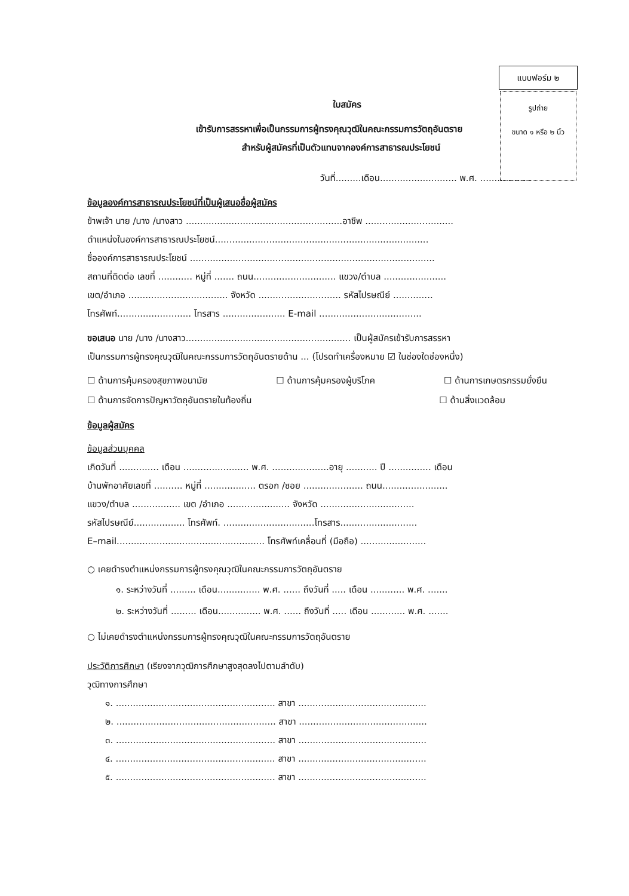แบบฟอร์ม ๒
รูปถ่าย
ขนาด ๑ หรือ ๒ นิ้ว
ใบสมัคร
เข้ารับการสรรหาเพื่อเป็นกรรมการผู้ทรงคุณวุฒิในคณะกรรมการวัตถุอันตราย
สำหรับผู้สมัครที่เป็นตัวแทนจากองค์การสาธารณประโยชน์
วันที่.........เดือน........................... พ.ศ. ..................
ข้อมูลองค์การสาธารณประโยชน์ที่เป็นผู้เสนอชื่อผู้สมัคร
ข้าพเจ้า นาย /นาง /นางสาว .......................................................อาชีพ ...............................
ตำแหน่งในองค์การสาธารณประโยชน์...........................................................................
ชื่อองค์การสาธารณประโยชน์ ......................................................................................
สถานที่ติดต่อ เลขที่ ............ หมู่ที่ ....... ถนน............................. แขวง/ตำบล ......................
เขต/อำเภอ ................................... จังหวัด ............................. รหัสไปรษณีย์ ..............
โทรศัพท์.......................... โทรสาร ...................... E-mail ....................................
ขอเสนอ นาย /นาง /นางสาว.......................................................... เป็นผู้สมัครเข้ารับการสรรหา
เป็นกรรมการผู้ทรงคุณวุฒิในคณะกรรมการวัตถุอันตรายด้าน ... (โปรดทำเครื่องหมาย ☑ ในช่องใดช่องหนึ่ง)
☐ ด้านการคุ้มครองสุขภาพอนามัย ☐ ด้านการคุ้มครองผู้บริโภค ☐ ด้านการเกษตรกรรมยั่งยืน
☐ ด้านการจัดการปัญหาวัตถุอันตรายในท้องถิ่น ☐ ด้านสิ่งแวดล้อม
ข้อมูลผู้สมัคร
ข้อมูลส่วนบุคคล
เกิดวันที่ .............. เดือน ....................... พ.ศ. ....................อายุ ........... ปี ............... เดือน
บ้านพักอาศัยเลขที่ .......... หมู่ที่ .................. ตรอก /ซอย ..................... ถนน.......................
แขวง/ตำบล ................. เขต /อำเภอ ...................... จังหวัด .................................
รหัสไปรษณีย์.................. โทรศัพท์. ................................โทรสาร...........................
E–mail.................................................... โทรศัพท์เคลื่อนที่ (มือถือ) .......................
○ เคยดำรงตำแหน่งกรรมการผู้ทรงคุณวุฒิในคณะกรรมการวัตถุอันตราย
๑. ระหว่างวันที่ ......... เดือน............... พ.ศ. ...... ถึงวันที่ ..... เดือน ............ พ.ศ. .......
๒. ระหว่างวันที่ ......... เดือน............... พ.ศ. ...... ถึงวันที่ ..... เดือน ............ พ.ศ. .......
○ ไม่เคยดำรงตำแหน่งกรรมการผู้ทรงคุณวุฒิในคณะกรรมการวัตถุอันตราย
ประวัติการศึกษา (เรียงจากวุฒิการศึกษาสูงสุดลงไปตามลำดับ)
วุฒิทางการศึกษา
๑. ........................................................ สาขา .............................................
๒. ........................................................ สาขา .............................................
๓. ........................................................ สาขา .............................................
๔. ........................................................ สาขา .............................................
๕. ........................................................ สาขา .............................................